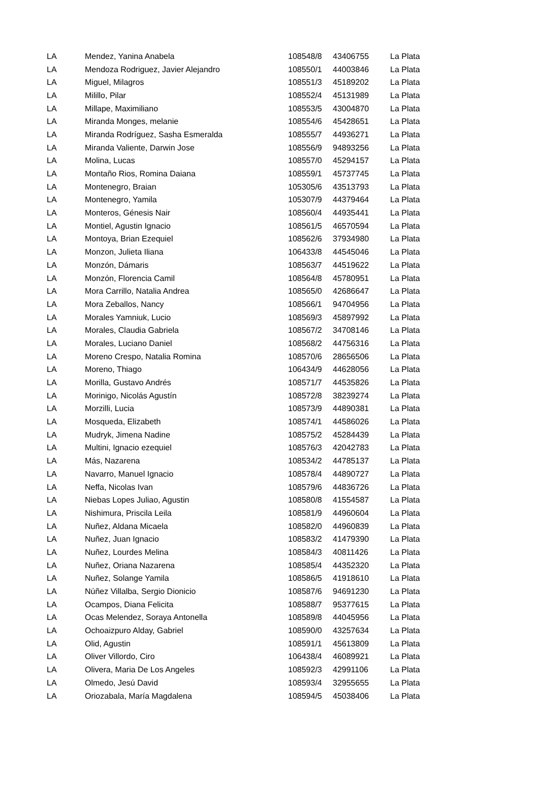| LA | Mendez, Yanina Anabela | 108548/8 | 43406755 | La Plata |
| LA | Mendoza Rodriguez, Javier Alejandro | 108550/1 | 44003846 | La Plata |
| LA | Miguel, Milagros | 108551/3 | 45189202 | La Plata |
| LA | Milillo, Pilar | 108552/4 | 45131989 | La Plata |
| LA | Millape, Maximiliano | 108553/5 | 43004870 | La Plata |
| LA | Miranda Monges, melanie | 108554/6 | 45428651 | La Plata |
| LA | Miranda Rodríguez, Sasha Esmeralda | 108555/7 | 44936271 | La Plata |
| LA | Miranda Valiente, Darwin Jose | 108556/9 | 94893256 | La Plata |
| LA | Molina, Lucas | 108557/0 | 45294157 | La Plata |
| LA | Montaño Rios, Romina Daiana | 108559/1 | 45737745 | La Plata |
| LA | Montenegro, Braian | 105305/6 | 43513793 | La Plata |
| LA | Montenegro, Yamila | 105307/9 | 44379464 | La Plata |
| LA | Monteros, Génesis Nair | 108560/4 | 44935441 | La Plata |
| LA | Montiel, Agustin Ignacio | 108561/5 | 46570594 | La Plata |
| LA | Montoya, Brian Ezequiel | 108562/6 | 37934980 | La Plata |
| LA | Monzon, Julieta Iliana | 106433/8 | 44545046 | La Plata |
| LA | Monzón, Dámaris | 108563/7 | 44519622 | La Plata |
| LA | Monzón, Florencia Camil | 108564/8 | 45780951 | La Plata |
| LA | Mora Carrillo, Natalia Andrea | 108565/0 | 42686647 | La Plata |
| LA | Mora Zeballos, Nancy | 108566/1 | 94704956 | La Plata |
| LA | Morales Yamniuk, Lucio | 108569/3 | 45897992 | La Plata |
| LA | Morales, Claudia Gabriela | 108567/2 | 34708146 | La Plata |
| LA | Morales, Luciano Daniel | 108568/2 | 44756316 | La Plata |
| LA | Moreno Crespo, Natalia Romina | 108570/6 | 28656506 | La Plata |
| LA | Moreno, Thiago | 106434/9 | 44628056 | La Plata |
| LA | Morilla, Gustavo Andrés | 108571/7 | 44535826 | La Plata |
| LA | Morinigo, Nicolás Agustín | 108572/8 | 38239274 | La Plata |
| LA | Morzilli, Lucia | 108573/9 | 44890381 | La Plata |
| LA | Mosqueda, Elizabeth | 108574/1 | 44586026 | La Plata |
| LA | Mudryk, Jimena Nadine | 108575/2 | 45284439 | La Plata |
| LA | Multini, Ignacio ezequiel | 108576/3 | 42042783 | La Plata |
| LA | Más, Nazarena | 108534/2 | 44785137 | La Plata |
| LA | Navarro, Manuel Ignacio | 108578/4 | 44890727 | La Plata |
| LA | Neffa, Nicolas Ivan | 108579/6 | 44836726 | La Plata |
| LA | Niebas Lopes Juliao, Agustin | 108580/8 | 41554587 | La Plata |
| LA | Nishimura, Priscila Leila | 108581/9 | 44960604 | La Plata |
| LA | Nuñez, Aldana Micaela | 108582/0 | 44960839 | La Plata |
| LA | Nuñez, Juan Ignacio | 108583/2 | 41479390 | La Plata |
| LA | Nuñez, Lourdes Melina | 108584/3 | 40811426 | La Plata |
| LA | Nuñez, Oriana Nazarena | 108585/4 | 44352320 | La Plata |
| LA | Nuñez, Solange Yamila | 108586/5 | 41918610 | La Plata |
| LA | Núñez Villalba, Sergio Dionicio | 108587/6 | 94691230 | La Plata |
| LA | Ocampos, Diana Felicita | 108588/7 | 95377615 | La Plata |
| LA | Ocas Melendez, Soraya Antonella | 108589/8 | 44045956 | La Plata |
| LA | Ochoaizpuro Alday, Gabriel | 108590/0 | 43257634 | La Plata |
| LA | Olid, Agustin | 108591/1 | 45613809 | La Plata |
| LA | Oliver Villordo, Ciro | 106438/4 | 46089921 | La Plata |
| LA | Olivera, Maria De Los Angeles | 108592/3 | 42991106 | La Plata |
| LA | Olmedo, Jesú David | 108593/4 | 32955655 | La Plata |
| LA | Oriozabala, María Magdalena | 108594/5 | 45038406 | La Plata |